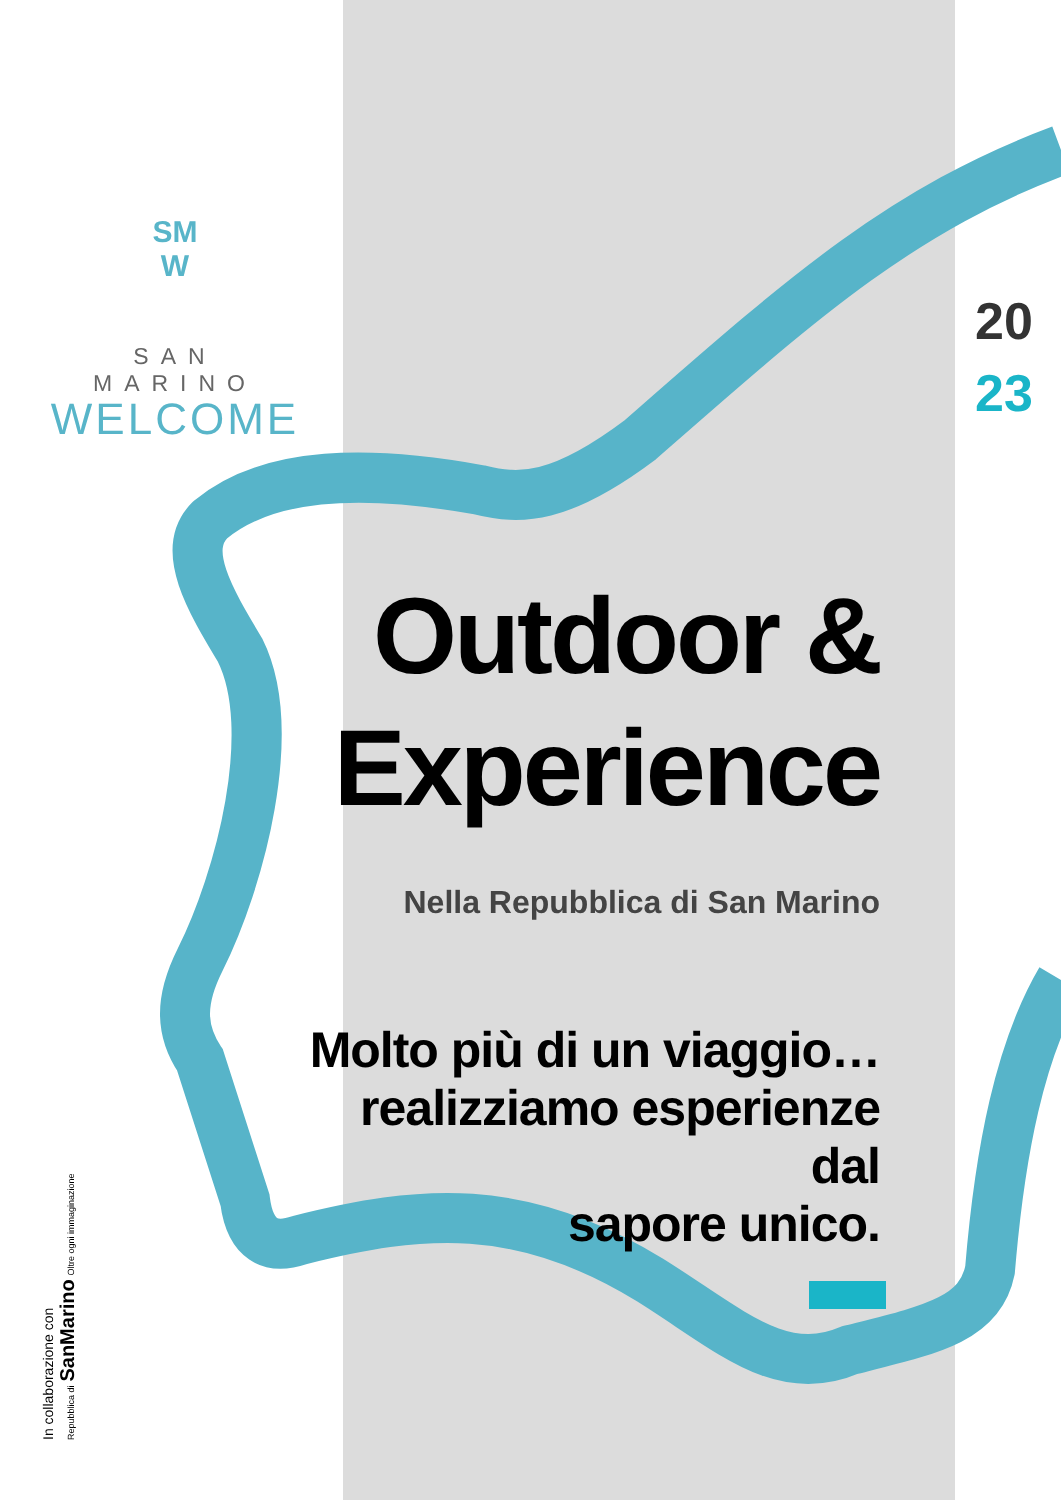SM
W
SAN MARINO
WELCOME
20
23
Outdoor &
Experience
Nella Repubblica di San Marino
Molto più di un viaggio…
realizziamo esperienze dal
sapore unico.
In collaborazione con
Repubblica di SanMarino Oltre ogni immaginazione